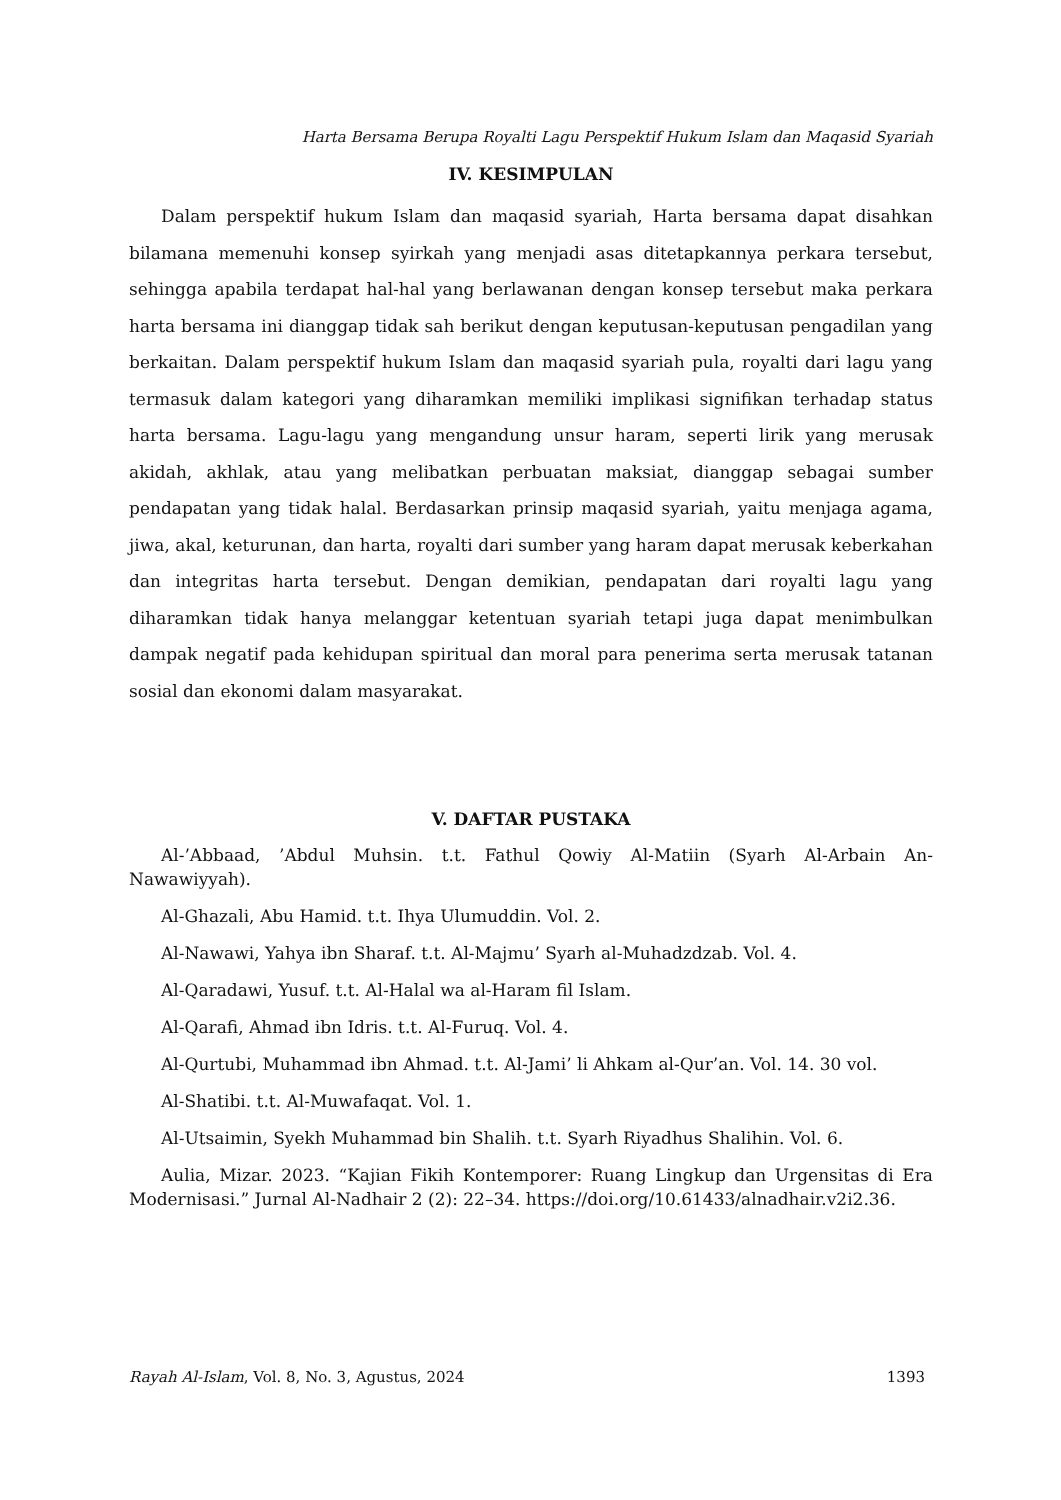Harta Bersama Berupa Royalti Lagu Perspektif Hukum Islam dan Maqasid Syariah
IV. KESIMPULAN
Dalam perspektif hukum Islam dan maqasid syariah, Harta bersama dapat disahkan bilamana memenuhi konsep syirkah yang menjadi asas ditetapkannya perkara tersebut, sehingga apabila terdapat hal-hal yang berlawanan dengan konsep tersebut maka perkara harta bersama ini dianggap tidak sah berikut dengan keputusan-keputusan pengadilan yang berkaitan. Dalam perspektif hukum Islam dan maqasid syariah pula, royalti dari lagu yang termasuk dalam kategori yang diharamkan memiliki implikasi signifikan terhadap status harta bersama. Lagu-lagu yang mengandung unsur haram, seperti lirik yang merusak akidah, akhlak, atau yang melibatkan perbuatan maksiat, dianggap sebagai sumber pendapatan yang tidak halal. Berdasarkan prinsip maqasid syariah, yaitu menjaga agama, jiwa, akal, keturunan, dan harta, royalti dari sumber yang haram dapat merusak keberkahan dan integritas harta tersebut. Dengan demikian, pendapatan dari royalti lagu yang diharamkan tidak hanya melanggar ketentuan syariah tetapi juga dapat menimbulkan dampak negatif pada kehidupan spiritual dan moral para penerima serta merusak tatanan sosial dan ekonomi dalam masyarakat.
V. DAFTAR PUSTAKA
Al-’Abbaad, ’Abdul Muhsin. t.t. Fathul Qowiy Al-Matiin (Syarh Al-Arbain An-Nawawiyyah).
Al-Ghazali, Abu Hamid. t.t. Ihya Ulumuddin. Vol. 2.
Al-Nawawi, Yahya ibn Sharaf. t.t. Al-Majmu’ Syarh al-Muhadzdzab. Vol. 4.
Al-Qaradawi, Yusuf. t.t. Al-Halal wa al-Haram fil Islam.
Al-Qarafi, Ahmad ibn Idris. t.t. Al-Furuq. Vol. 4.
Al-Qurtubi, Muhammad ibn Ahmad. t.t. Al-Jami’ li Ahkam al-Qur’an. Vol. 14. 30 vol.
Al-Shatibi. t.t. Al-Muwafaqat. Vol. 1.
Al-Utsaimin, Syekh Muhammad bin Shalih. t.t. Syarh Riyadhus Shalihin. Vol. 6.
Aulia, Mizar. 2023. “Kajian Fikih Kontemporer: Ruang Lingkup dan Urgensitas di Era Modernisasi.” Jurnal Al-Nadhair 2 (2): 22–34. https://doi.org/10.61433/alnadhair.v2i2.36.
Rayah Al-Islam, Vol. 8, No. 3, Agustus, 2024 1393